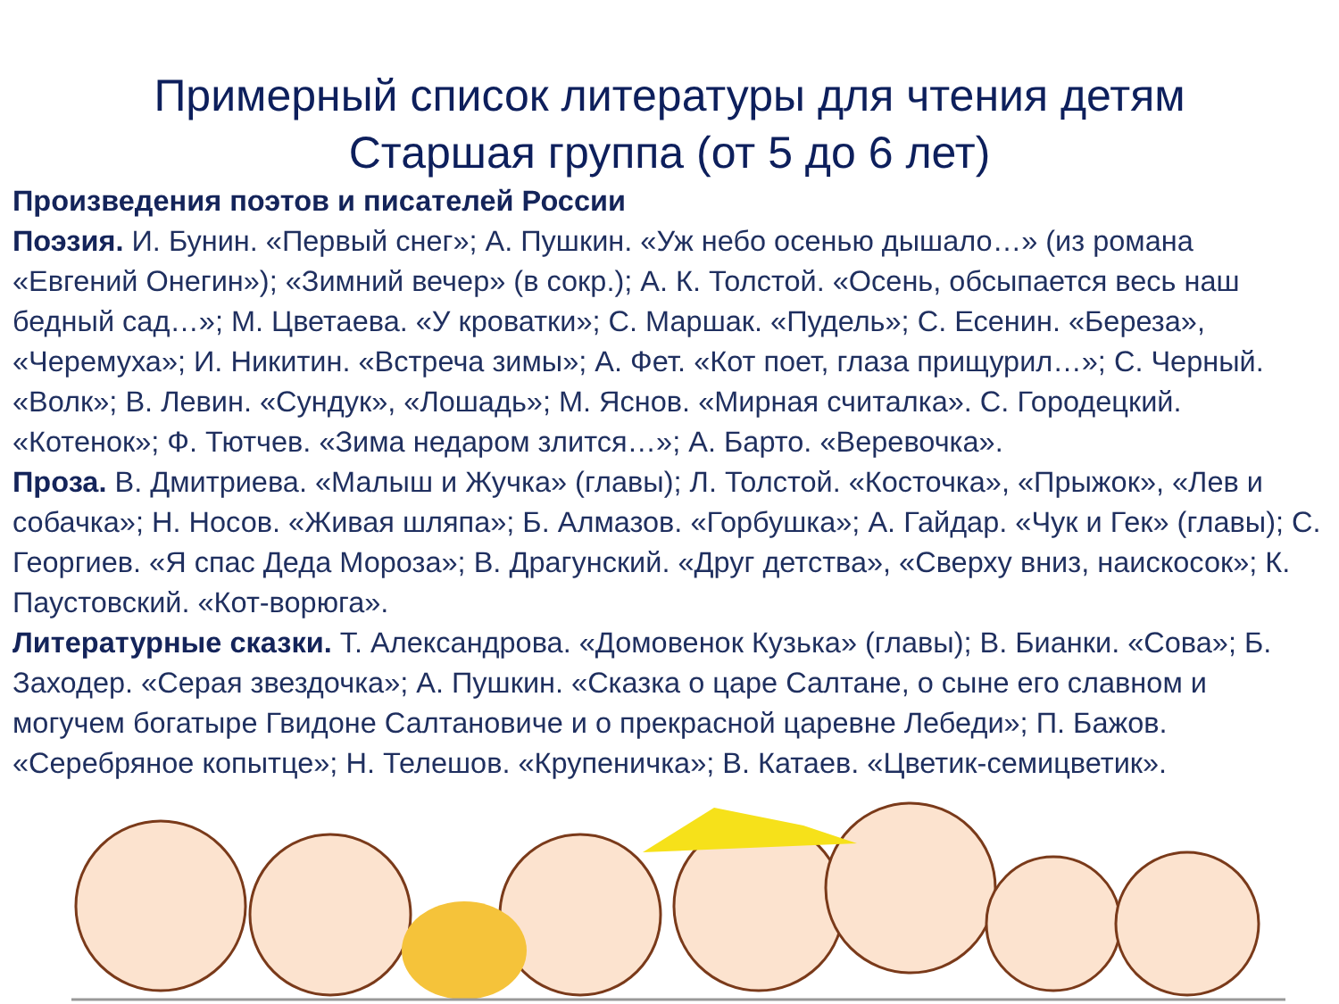Примерный список литературы для чтения детям
Старшая группа (от 5 до 6 лет)
Произведения поэтов и писателей России
Поэзия. И. Бунин. «Первый снег»; А. Пушкин. «Уж небо осенью дышало…» (из романа «Евгений Онегин»); «Зимний вечер» (в сокр.); А. К. Толстой. «Осень, обсыпается весь наш бедный сад…»; М. Цветаева. «У кроватки»; С. Маршак. «Пудель»; С. Есенин. «Береза», «Черемуха»; И. Никитин. «Встреча зимы»; А. Фет. «Кот поет, глаза прищурил…»; С. Черный. «Волк»; В. Левин. «Сундук», «Лошадь»; М. Яснов. «Мирная считалка». С. Городецкий. «Котенок»; Ф. Тютчев. «Зима недаром злится…»; А. Барто. «Веревочка».
Проза. В. Дмитриева. «Малыш и Жучка» (главы); Л. Толстой. «Косточка», «Прыжок», «Лев и собачка»; Н. Носов. «Живая шляпа»; Б. Алмазов. «Горбушка»; А. Гайдар. «Чук и Гек» (главы); С. Георгиев. «Я спас Деда Мороза»; В. Драгунский. «Друг детства», «Сверху вниз, наискосок»; К. Паустовский. «Кот-ворюга».
Литературные сказки. Т. Александрова. «Домовенок Кузька» (главы); В. Бианки. «Сова»; Б. Заходер. «Серая звездочка»; А. Пушкин. «Сказка о царе Салтане, о сыне его славном и могучем богатыре Гвидоне Салтановиче и о прекрасной царевне Лебеди»; П. Бажов. «Серебряное копытце»; Н. Телешов. «Крупеничка»; В. Катаев. «Цветик-семицветик».